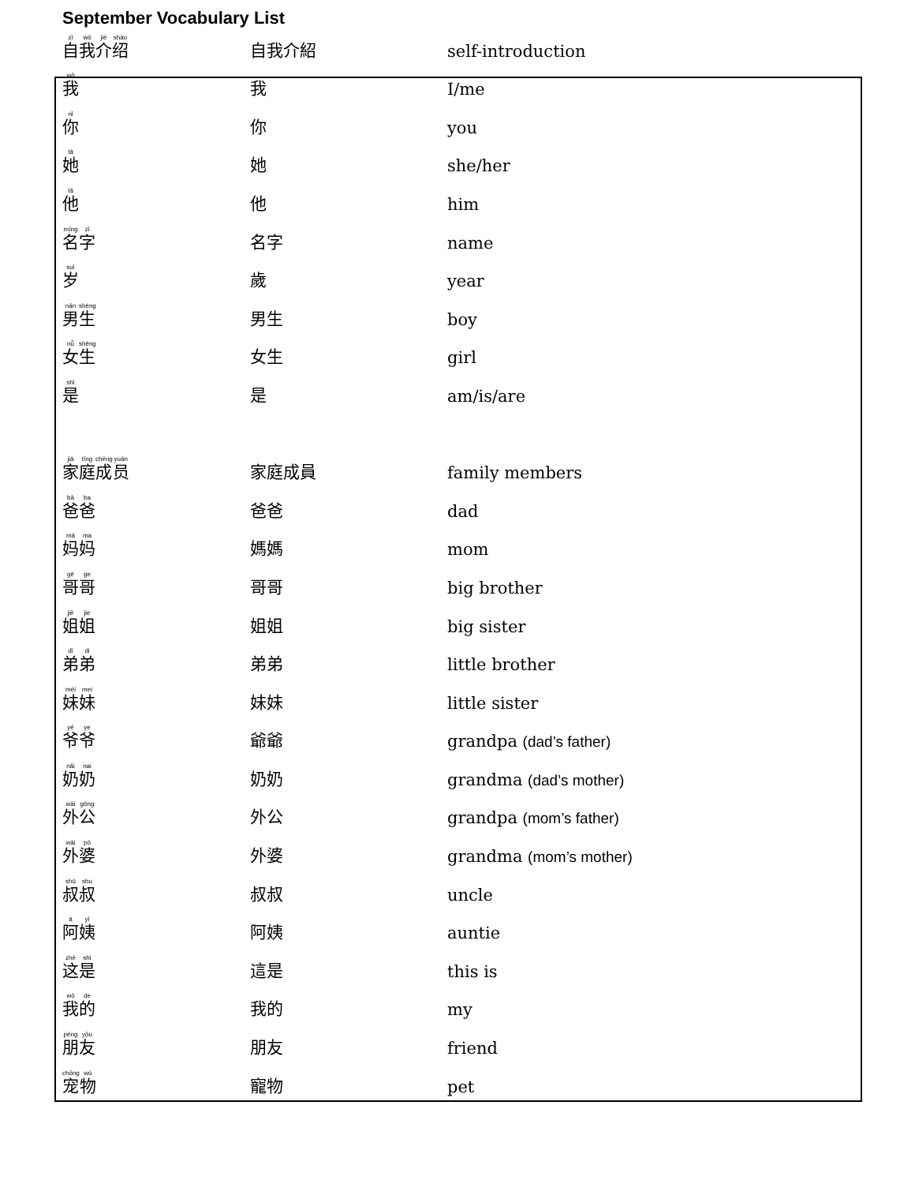September Vocabulary List
| 自 我 介 绍 | 自我介紹 | self-introduction |
| 我 | 我 | I/me |
| 你 | 你 | you |
| 她 | 她 | she/her |
| 他 | 他 | him |
| 名 字 | 名字 | name |
| 岁 | 歲 | year |
| 男 生 | 男生 | boy |
| 女 生 | 女生 | girl |
| 是 | 是 | am/is/are |
| 家 庭 成 员 | 家庭成員 | family members |
| 爸 爸 | 爸爸 | dad |
| 妈 妈 | 媽媽 | mom |
| 哥 哥 | 哥哥 | big brother |
| 姐 姐 | 姐姐 | big sister |
| 弟 弟 | 弟弟 | little brother |
| 妹 妹 | 妹妹 | little sister |
| 爷 爷 | 爺爺 | grandpa (dad’s father) |
| 奶 奶 | 奶奶 | grandma (dad’s mother) |
| 外 公 | 外公 | grandpa (mom’s father) |
| 外 婆 | 外婆 | grandma (mom’s mother) |
| 叔 叔 | 叔叔 | uncle |
| 阿 姨 | 阿姨 | auntie |
| 这 是 | 這是 | this is |
| 我 的 | 我的 | my |
| 朋 友 | 朋友 | friend |
| 宠 物 | 寵物 | pet |